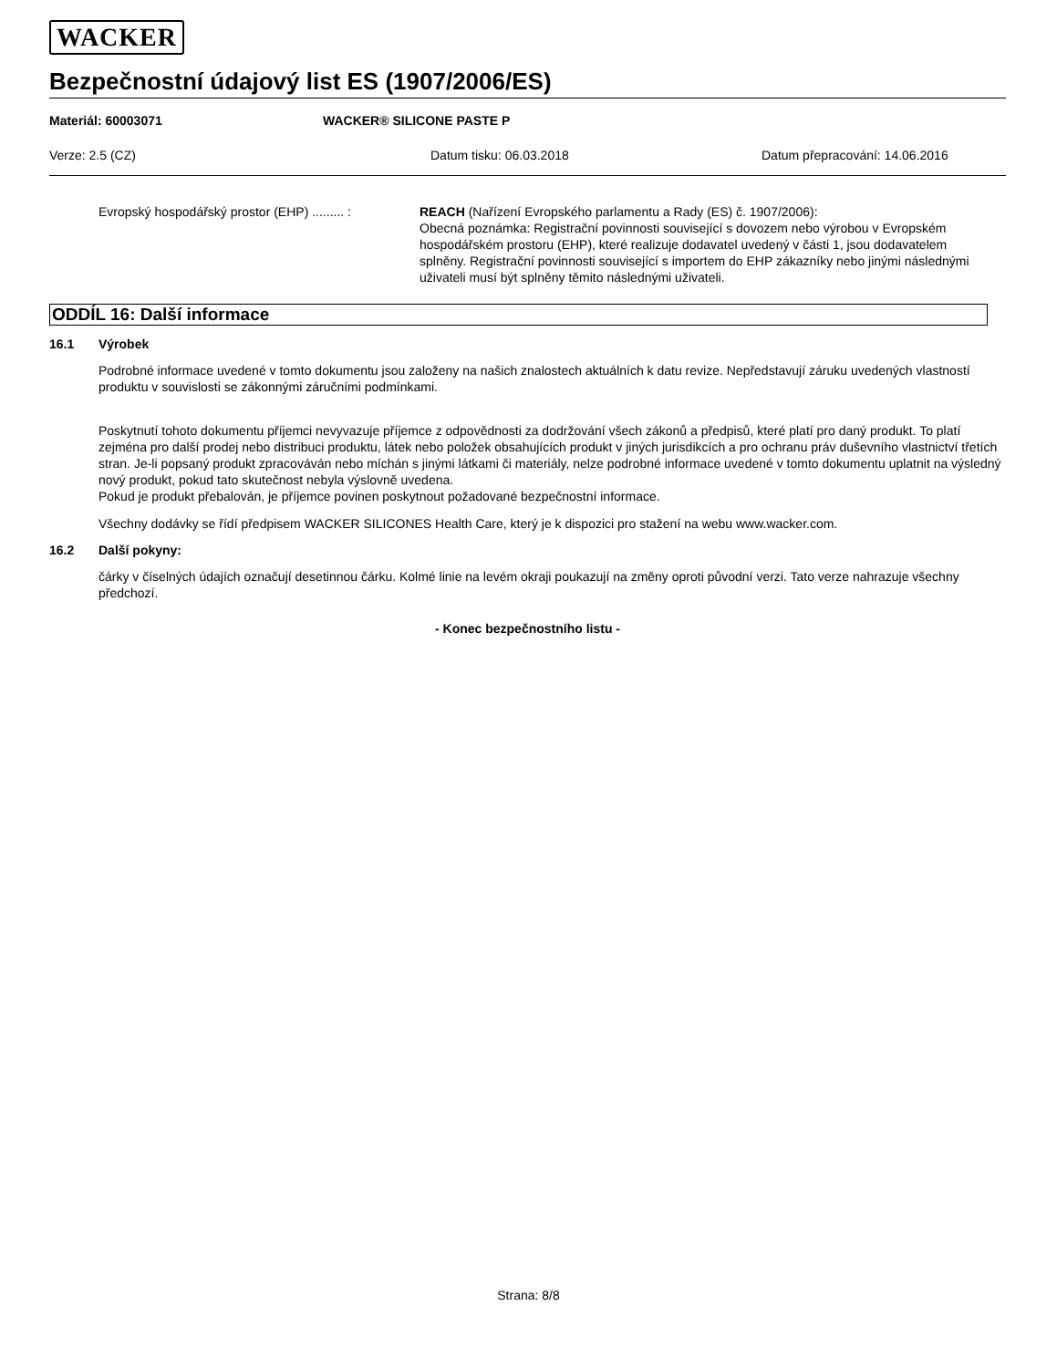WACKER
Bezpečnostní údajový list ES (1907/2006/ES)
Materiál: 60003071 WACKER® SILICONE PASTE P
Verze: 2.5 (CZ) Datum tisku: 06.03.2018 Datum přepracování: 14.06.2016
Evropský hospodářský prostor (EHP) ......... :
REACH (Nařízení Evropského parlamentu a Rady (ES) č. 1907/2006):
Obecná poznámka: Registrační povinnosti související s dovozem nebo výrobou v Evropském hospodářském prostoru (EHP), které realizuje dodavatel uvedený v části 1, jsou dodavatelem splněny. Registrační povinnosti související s importem do EHP zákazníky nebo jinými následnými uživateli musí být splněny těmito následnými uživateli.
ODDÍL 16: Další informace
16.1 Výrobek
Podrobné informace uvedené v tomto dokumentu jsou založeny na našich znalostech aktuálních k datu revize. Nepředstavují záruku uvedených vlastností produktu v souvislosti se zákonnými záručními podmínkami.
Poskytnutí tohoto dokumentu příjemci nevyvazuje příjemce z odpovědnosti za dodržování všech zákonů a předpisů, které platí pro daný produkt. To platí zejména pro další prodej nebo distribuci produktu, látek nebo položek obsahujících produkt v jiných jurisdikcích a pro ochranu práv duševního vlastnictví třetích stran. Je-li popsaný produkt zpracováván nebo míchán s jinými látkami či materiály, nelze podrobné informace uvedené v tomto dokumentu uplatnit na výsledný nový produkt, pokud tato skutečnost nebyla výslovně uvedena.
Pokud je produkt přebalován, je příjemce povinen poskytnout požadované bezpečnostní informace.
Všechny dodávky se řídí předpisem WACKER SILICONES Health Care, který je k dispozici pro stažení na webu www.wacker.com.
16.2 Další pokyny:
čárky v číselných údajích označují desetinnou čárku. Kolmé linie na levém okraji poukazují na změny oproti původní verzi. Tato verze nahrazuje všechny předchozí.
- Konec bezpečnostního listu -
Strana: 8/8